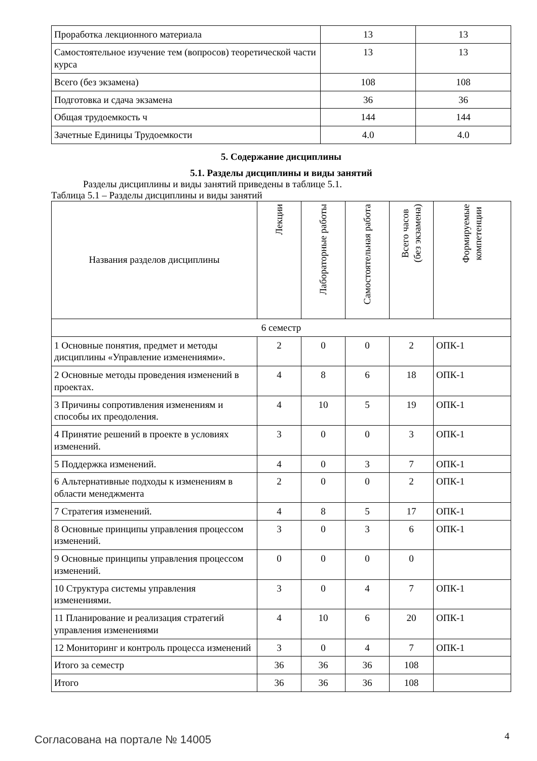| Проработка лекционного материала | 13 | 13 |
| Самостоятельное изучение тем (вопросов) теоретической части курса | 13 | 13 |
| Всего (без экзамена) | 108 | 108 |
| Подготовка и сдача экзамена | 36 | 36 |
| Общая трудоемкость ч | 144 | 144 |
| Зачетные Единицы Трудоемкости | 4.0 | 4.0 |
5. Содержание дисциплины
5.1. Разделы дисциплины и виды занятий
Разделы дисциплины и виды занятий приведены в таблице 5.1.
Таблица 5.1 – Разделы дисциплины и виды занятий
| Названия разделов дисциплины | Лекции | Лабораторные работы | Самостоятельная работа | Всего часов (без экзамена) | Формируемые компетенции |
| --- | --- | --- | --- | --- | --- |
| 6 семестр | | | | | |
| 1 Основные понятия, предмет и методы дисциплины «Управление изменениями». | 2 | 0 | 0 | 2 | ОПК-1 |
| 2 Основные методы проведения изменений в проектах. | 4 | 8 | 6 | 18 | ОПК-1 |
| 3 Причины сопротивления изменениям и способы их преодоления. | 4 | 10 | 5 | 19 | ОПК-1 |
| 4 Принятие решений в проекте в условиях изменений. | 3 | 0 | 0 | 3 | ОПК-1 |
| 5 Поддержка изменений. | 4 | 0 | 3 | 7 | ОПК-1 |
| 6 Альтернативные подходы к изменениям в области менеджмента | 2 | 0 | 0 | 2 | ОПК-1 |
| 7 Стратегия изменений. | 4 | 8 | 5 | 17 | ОПК-1 |
| 8 Основные принципы управления процессом изменений. | 3 | 0 | 3 | 6 | ОПК-1 |
| 9 Основные принципы управления процессом изменений. | 0 | 0 | 0 | 0 | |
| 10 Структура системы управления изменениями. | 3 | 0 | 4 | 7 | ОПК-1 |
| 11 Планирование и реализация стратегий управления изменениями | 4 | 10 | 6 | 20 | ОПК-1 |
| 12 Мониторинг и контроль процесса изменений | 3 | 0 | 4 | 7 | ОПК-1 |
| Итого за семестр | 36 | 36 | 36 | 108 | |
| Итого | 36 | 36 | 36 | 108 | |
Согласована на портале № 14005 4